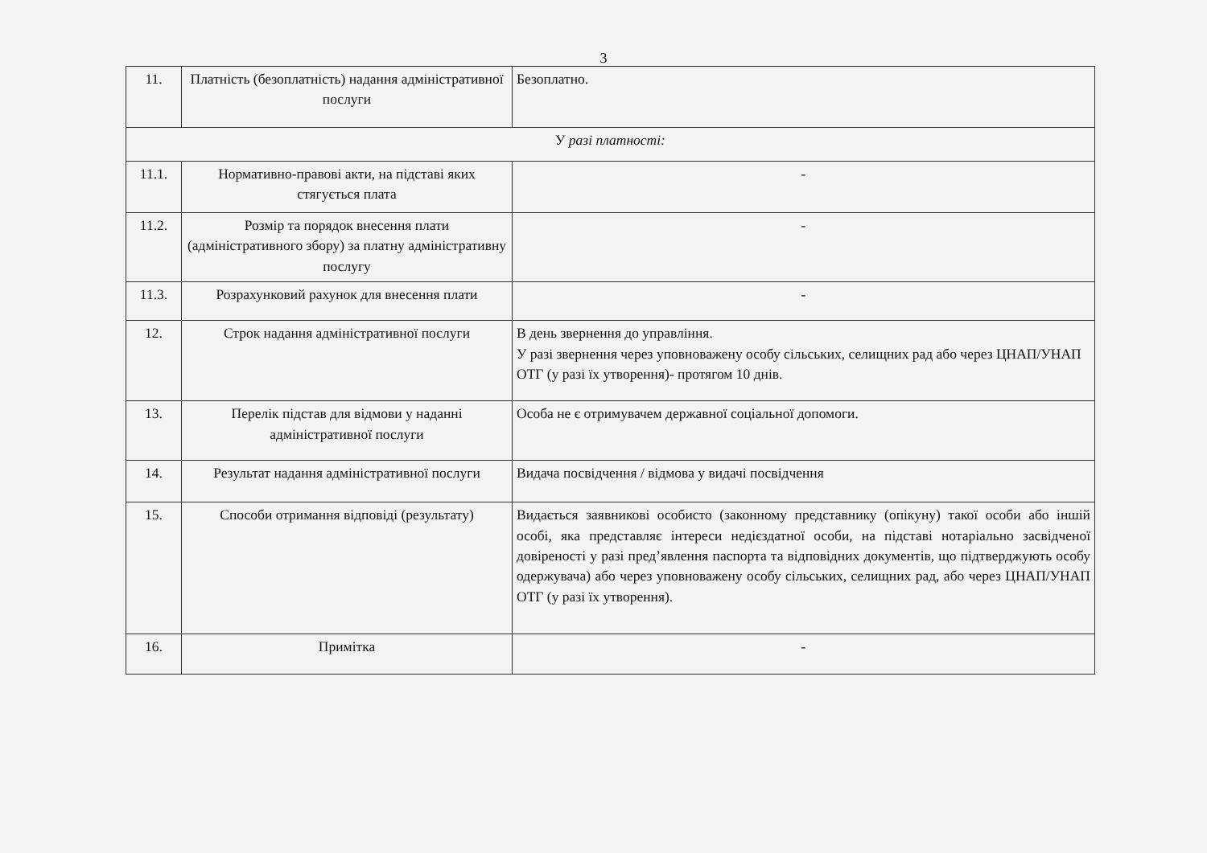3
| 11. | Платність (безоплатність) надання адміністративної послуги | Безоплатно. |
| У разі платності: | | |
| 11.1. | Нормативно-правові акти, на підставі яких стягується плата | - |
| 11.2. | Розмір та порядок внесення плати (адміністративного збору) за платну адміністративну послугу | - |
| 11.3. | Розрахунковий рахунок для внесення плати | - |
| 12. | Строк надання адміністративної послуги | В день звернення до управління. У разі звернення через уповноважену особу сільських, селищних рад або через ЦНАП/УНАП ОТГ (у разі їх утворення)- протягом 10 днів. |
| 13. | Перелік підстав для відмови у наданні адміністративної послуги | Особа не є отримувачем державної соціальної допомоги. |
| 14. | Результат надання адміністративної послуги | Видача посвідчення / відмова у видачі посвідчення |
| 15. | Способи отримання відповіді (результату) | Видається заявникові особисто (законному представнику (опікуну) такої особи або іншій особі, яка представляє інтереси недієздатної особи, на підставі нотаріально засвідченої довіреності у разі пред’явлення паспорта та відповідних документів, що підтверджують особу одержувача) або через уповноважену особу сільських, селищних рад, або через ЦНАП/УНАП ОТГ (у разі їх утворення). |
| 16. | Примітка | - |